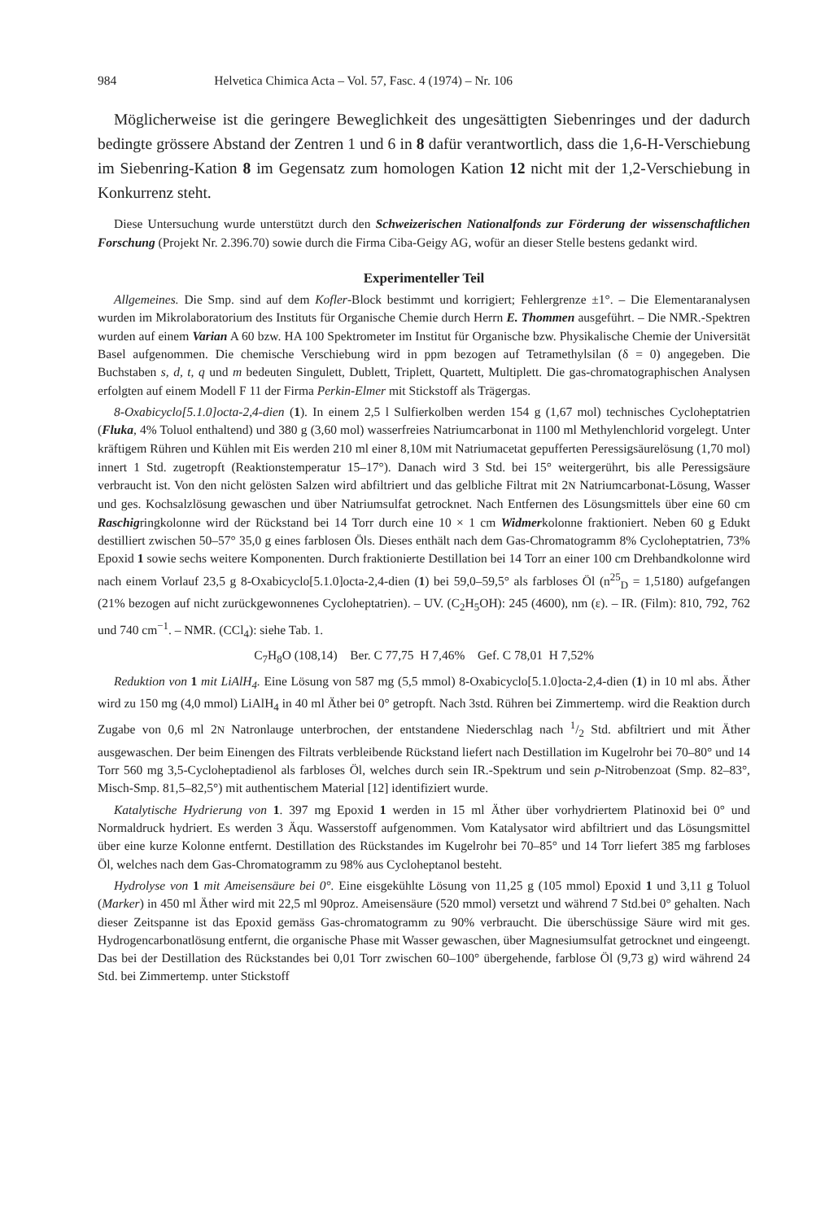984 Helvetica Chimica Acta – Vol. 57, Fasc. 4 (1974) – Nr. 106
Möglicherweise ist die geringere Beweglichkeit des ungesättigten Siebenringes und der dadurch bedingte grössere Abstand der Zentren 1 und 6 in 8 dafür verantwortlich, dass die 1,6-H-Verschiebung im Siebenring-Kation 8 im Gegensatz zum homologen Kation 12 nicht mit der 1,2-Verschiebung in Konkurrenz steht.
Diese Untersuchung wurde unterstützt durch den Schweizerischen Nationalfonds zur Förderung der wissenschaftlichen Forschung (Projekt Nr. 2.396.70) sowie durch die Firma Ciba-Geigy AG, wofür an dieser Stelle bestens gedankt wird.
Experimenteller Teil
Allgemeines. Die Smp. sind auf dem Kofler-Block bestimmt und korrigiert; Fehlergrenze ±1°. – Die Elementaranalysen wurden im Mikrolaboratorium des Instituts für Organische Chemie durch Herrn E. Thommen ausgeführt. – Die NMR.-Spektren wurden auf einem Varian A 60 bzw. HA 100 Spektrometer im Institut für Organische bzw. Physikalische Chemie der Universität Basel aufgenommen. Die chemische Verschiebung wird in ppm bezogen auf Tetramethylsilan (δ = 0) angegeben. Die Buchstaben s, d, t, q und m bedeuten Singulett, Dublett, Triplett, Quartett, Multiplett. Die gas-chromatographischen Analysen erfolgten auf einem Modell F 11 der Firma Perkin-Elmer mit Stickstoff als Trägergas.
8-Oxabicyclo[5.1.0]octa-2,4-dien (1). In einem 2,5 l Sulfierkolben werden 154 g (1,67 mol) technisches Cycloheptatrien (Fluka, 4% Toluol enthaltend) und 380 g (3,60 mol) wasserfreies Natriumcarbonat in 1100 ml Methylenchlorid vorgelegt. Unter kräftigem Rühren und Kühlen mit Eis werden 210 ml einer 8,10M mit Natriumacetat gepufferten Peressigsäurelösung (1,70 mol) innert 1 Std. zugetropft (Reaktionstemperatur 15–17°). Danach wird 3 Std. bei 15° weitergerührt, bis alle Peressigsäure verbraucht ist. Von den nicht gelösten Salzen wird abfiltriert und das gelbliche Filtrat mit 2N Natriumcarbonat-Lösung, Wasser und ges. Kochsalzlösung gewaschen und über Natriumsulfat getrocknet. Nach Entfernen des Lösungsmittels über eine 60 cm Raschigringkolonne wird der Rückstand bei 14 Torr durch eine 10 × 1 cm Widmerkolonne fraktioniert. Neben 60 g Edukt destilliert zwischen 50–57° 35,0 g eines farblosen Öls. Dieses enthält nach dem Gas-Chromatogramm 8% Cycloheptatrien, 73% Epoxid 1 sowie sechs weitere Komponenten. Durch fraktionierte Destillation bei 14 Torr an einer 100 cm Drehbandkolonne wird nach einem Vorlauf 23,5 g 8-Oxabicyclo[5.1.0]octa-2,4-dien (1) bei 59,0–59,5° als farbloses Öl (n<sup>25</sup><sub>D</sub> = 1,5180) aufgefangen (21% bezogen auf nicht zurückgewonnenes Cycloheptatrien). – UV. (C<sub>2</sub>H<sub>5</sub>OH): 245 (4600), nm (ε). – IR. (Film): 810, 792, 762 und 740 cm<sup>−1</sup>. – NMR. (CCl<sub>4</sub>): siehe Tab. 1.
C<sub>7</sub>H<sub>8</sub>O (108,14) Ber. C 77,75 H 7,46% Gef. C 78,01 H 7,52%
Reduktion von 1 mit LiAlH<sub>4</sub>. Eine Lösung von 587 mg (5,5 mmol) 8-Oxabicyclo[5.1.0]octa-2,4-dien (1) in 10 ml abs. Äther wird zu 150 mg (4,0 mmol) LiAlH<sub>4</sub> in 40 ml Äther bei 0° getropft. Nach 3std. Rühren bei Zimmertemp. wird die Reaktion durch Zugabe von 0,6 ml 2N Natronlauge unterbrochen, der entstandene Niederschlag nach 1/2 Std. abfiltriert und mit Äther ausgewaschen. Der beim Einengen des Filtrats verbleibende Rückstand liefert nach Destillation im Kugelrohr bei 70–80° und 14 Torr 560 mg 3,5-Cycloheptadienol als farbloses Öl, welches durch sein IR.-Spektrum und sein p-Nitrobenzoat (Smp. 82–83°, Misch-Smp. 81,5–82,5°) mit authentischem Material [12] identifiziert wurde.
Katalytische Hydrierung von 1. 397 mg Epoxid 1 werden in 15 ml Äther über vorhydriertem Platinoxid bei 0° und Normaldruck hydriert. Es werden 3 Äqu. Wasserstoff aufgenommen. Vom Katalysator wird abfiltriert und das Lösungsmittel über eine kurze Kolonne entfernt. Destillation des Rückstandes im Kugelrohr bei 70–85° und 14 Torr liefert 385 mg farbloses Öl, welches nach dem Gas-Chromatogramm zu 98% aus Cycloheptanol besteht.
Hydrolyse von 1 mit Ameisensäure bei 0°. Eine eisgekühlte Lösung von 11,25 g (105 mmol) Epoxid 1 und 3,11 g Toluol (Marker) in 450 ml Äther wird mit 22,5 ml 90proz. Ameisensäure (520 mmol) versetzt und während 7 Std.bei 0° gehalten. Nach dieser Zeitspanne ist das Epoxid gemäss Gas-chromatogramm zu 90% verbraucht. Die überschüssige Säure wird mit ges. Hydrogencarbonatlösung entfernt, die organische Phase mit Wasser gewaschen, über Magnesiumsulfat getrocknet und eingeengt. Das bei der Destillation des Rückstandes bei 0,01 Torr zwischen 60–100° übergehende, farblose Öl (9,73 g) wird während 24 Std. bei Zimmertemp. unter Stickstoff